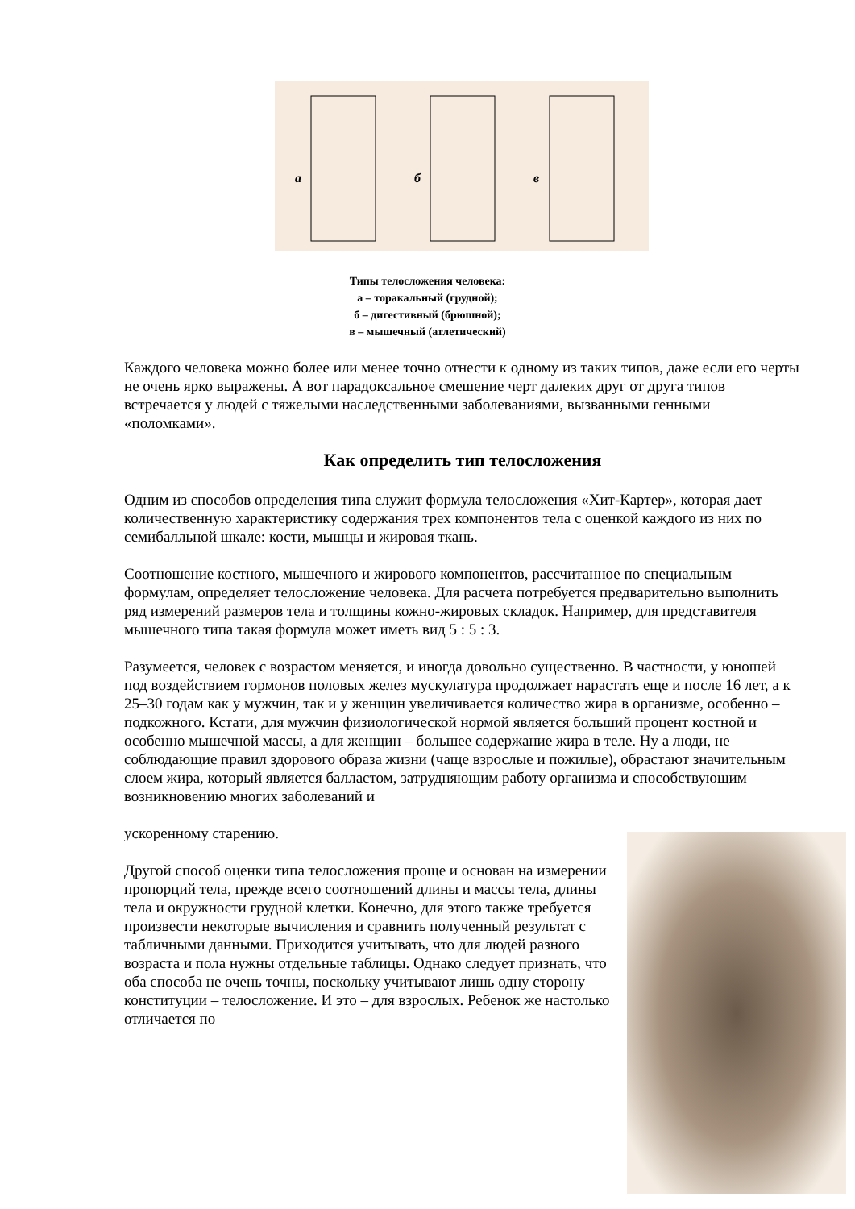а
б
в
Типы телосложения человека:
а – торакальный (грудной);
б – дигестивный (брюшной);
в – мышечный (атлетический)
Каждого человека можно более или менее точно отнести к одному из таких типов, даже если его черты не очень ярко выражены. А вот парадоксальное смешение черт далеких друг от друга типов встречается у людей с тяжелыми наследственными заболеваниями, вызванными генными «поломками».
Как определить тип телосложения
Одним из способов определения типа служит формула телосложения «Хит-Картер», которая дает количественную характеристику содержания трех компонентов тела с оценкой каждого из них по семибалльной шкале: кости, мышцы и жировая ткань.
Соотношение костного, мышечного и жирового компонентов, рассчитанное по специальным формулам, определяет телосложение человека. Для расчета потребуется предварительно выполнить ряд измерений размеров тела и толщины кожно-жировых складок. Например, для представителя мышечного типа такая формула может иметь вид 5 : 5 : 3.
Разумеется, человек с возрастом меняется, и иногда довольно существенно. В частности, у юношей под воздействием гормонов половых желез мускулатура продолжает нарастать еще и после 16 лет, а к 25–30 годам как у мужчин, так и у женщин увеличивается количество жира в организме, особенно – подкожного. Кстати, для мужчин физиологической нормой является больший процент костной и особенно мышечной массы, а для женщин – большее содержание жира в теле. Ну а люди, не соблюдающие правил здорового образа жизни (чаще взрослые и пожилые), обрастают значительным слоем жира, который является балластом, затрудняющим работу организма и способствующим возникновению многих заболеваний и
ускоренному старению.
Другой способ оценки типа телосложения проще и основан на измерении пропорций тела, прежде всего соотношений длины и массы тела, длины тела и окружности грудной клетки. Конечно, для этого также требуется произвести некоторые вычисления и сравнить полученный результат с табличными данными. Приходится учитывать, что для людей разного возраста и пола нужны отдельные таблицы. Однако следует признать, что оба способа не очень точны, поскольку учитывают лишь одну сторону конституции – телосложение. И это – для взрослых. Ребенок же настолько отличается по